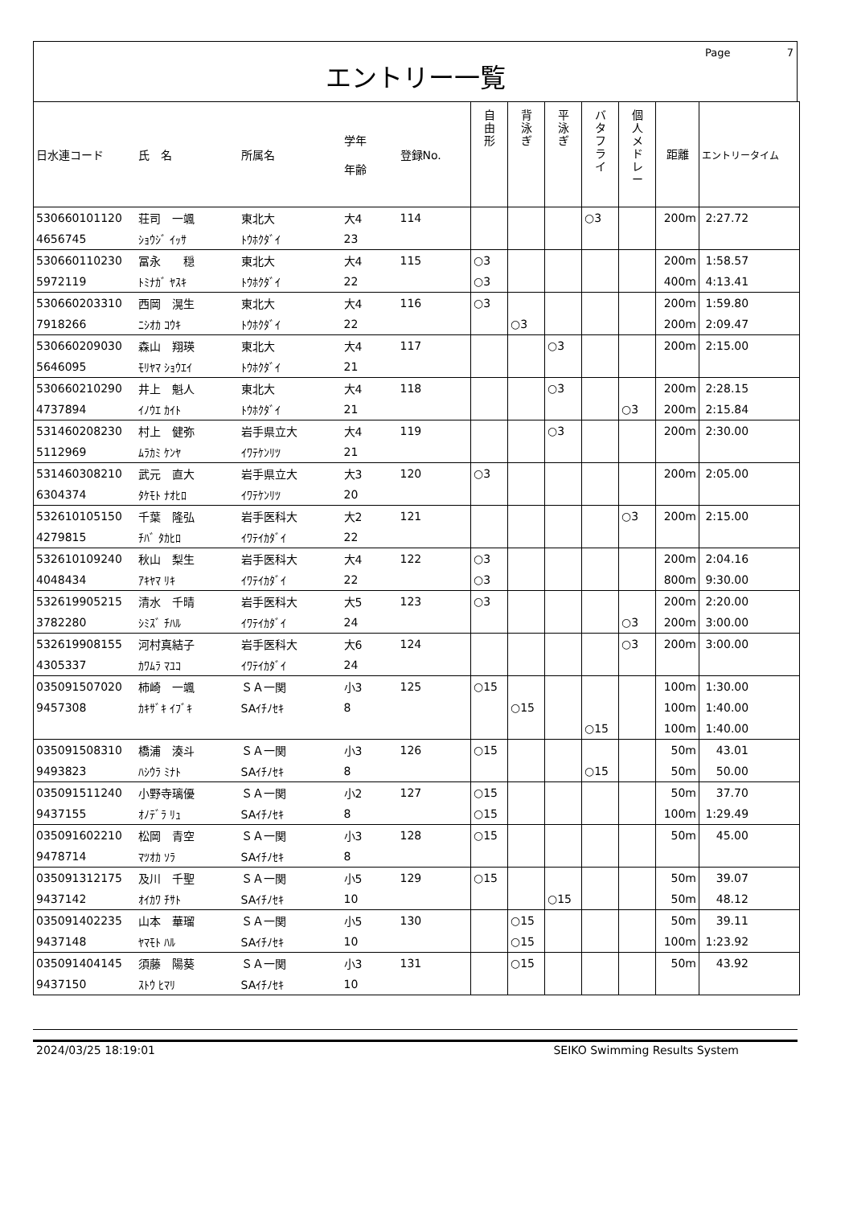Page 7
エントリー一覧
| 日水連コード | 氏 名 | 所属名 | 学年 年齢 | 登録No. | 自 由 形 | 背 泳 ぎ | 平 泳 ぎ | バ タ フ ラ イ | 個 人 メ ド レ ー | 距離 | エントリータイム |
| --- | --- | --- | --- | --- | --- | --- | --- | --- | --- | --- | --- |
| 530660101120 | 荘司 一颯 | 東北大 | 大4 | 114 | | | | ○3 | | 200m | 2:27.72 |
| 4656745 | ｼｮｳｼﾞ ｲｯｻ | ﾄｳﾎｸﾀﾞｲ | 23 | | | | | | | | |
| 530660110230 | 冨永 穏 | 東北大 | 大4 | 115 | ○3 | | | | | 200m | 1:58.57 |
| 5972119 | ﾄﾐﾅｶﾞ ﾔｽｷ | ﾄｳﾎｸﾀﾞｲ | 22 | | ○3 | | | | | 400m | 4:13.41 |
| 530660203310 | 西岡 滉生 | 東北大 | 大4 | 116 | ○3 | | | | | 200m | 1:59.80 |
| 7918266 | ﾆｼｵｶ ｺｳｷ | ﾄｳﾎｸﾀﾞｲ | 22 | | | ○3 | | | | 200m | 2:09.47 |
| 530660209030 | 森山 翔瑛 | 東北大 | 大4 | 117 | | | ○3 | | | 200m | 2:15.00 |
| 5646095 | ﾓﾘﾔﾏ ｼｮｳｴｲ | ﾄｳﾎｸﾀﾞｲ | 21 | | | | | | | | |
| 530660210290 | 井上 魁人 | 東北大 | 大4 | 118 | | | ○3 | | | 200m | 2:28.15 |
| 4737894 | ｲﾉｳｴ ｶｲﾄ | ﾄｳﾎｸﾀﾞｲ | 21 | | | | | | ○3 | 200m | 2:15.84 |
| 531460208230 | 村上 健弥 | 岩手県立大 | 大4 | 119 | | | ○3 | | | 200m | 2:30.00 |
| 5112969 | ﾑﾗｶﾐ ｹﾝﾔ | ｲﾜﾃｹﾝﾘﾂ | 21 | | | | | | | | |
| 531460308210 | 武元 直大 | 岩手県立大 | 大3 | 120 | ○3 | | | | | 200m | 2:05.00 |
| 6304374 | ﾀｹﾓﾄ ﾅｵﾋﾛ | ｲﾜﾃｹﾝﾘﾂ | 20 | | | | | | | | |
| 532610105150 | 千葉 隆弘 | 岩手医科大 | 大2 | 121 | | | | | ○3 | 200m | 2:15.00 |
| 4279815 | ﾁﾊﾞ ﾀｶﾋﾛ | ｲﾜﾃｲｶﾀﾞｲ | 22 | | | | | | | | |
| 532610109240 | 秋山 梨生 | 岩手医科大 | 大4 | 122 | ○3 | | | | | 200m | 2:04.16 |
| 4048434 | ｱｷﾔﾏ ﾘｷ | ｲﾜﾃｲｶﾀﾞｲ | 22 | | ○3 | | | | | 800m | 9:30.00 |
| 532619905215 | 清水 千晴 | 岩手医科大 | 大5 | 123 | ○3 | | | | | 200m | 2:20.00 |
| 3782280 | ｼﾐｽﾞ ﾁﾊﾙ | ｲﾜﾃｲｶﾀﾞｲ | 24 | | | | | | ○3 | 200m | 3:00.00 |
| 532619908155 | 河村真結子 | 岩手医科大 | 大6 | 124 | | | | | ○3 | 200m | 3:00.00 |
| 4305337 | ｶﾜﾑﾗ ﾏﾕｺ | ｲﾜﾃｲｶﾀﾞｲ | 24 | | | | | | | | |
| 035091507020 | 柿崎 一颯 | ＳＡ一関 | 小3 | 125 | ○15 | | | | | 100m | 1:30.00 |
| 9457308 | ｶｷｻﾞｷ ｲﾌﾞｷ | SAｲﾁﾉｾｷ | 8 | | | ○15 | | | | 100m | 1:40.00 |
| | | | | | | | | ○15 | | 100m | 1:40.00 |
| 035091508310 | 橋浦 湊斗 | ＳＡ一関 | 小3 | 126 | ○15 | | | | | 50m | 43.01 |
| 9493823 | ﾊｼｳﾗ ﾐﾅﾄ | SAｲﾁﾉｾｷ | 8 | | | | | ○15 | | 50m | 50.00 |
| 035091511240 | 小野寺璃優 | ＳＡ一関 | 小2 | 127 | ○15 | | | | | 50m | 37.70 |
| 9437155 | ｵﾉﾃﾞﾗ ﾘｭ | SAｲﾁﾉｾｷ | 8 | | ○15 | | | | | 100m | 1:29.49 |
| 035091602210 | 松岡 青空 | ＳＡ一関 | 小3 | 128 | ○15 | | | | | 50m | 45.00 |
| 9478714 | ﾏﾂｵｶ ｿﾗ | SAｲﾁﾉｾｷ | 8 | | | | | | | | |
| 035091312175 | 及川 千聖 | ＳＡ一関 | 小5 | 129 | ○15 | | | | | 50m | 39.07 |
| 9437142 | ｵｲｶﾜ ﾁｻﾄ | SAｲﾁﾉｾｷ | 10 | | | | ○15 | | | 50m | 48.12 |
| 035091402235 | 山本 華瑠 | ＳＡ一関 | 小5 | 130 | | ○15 | | | | 50m | 39.11 |
| 9437148 | ﾔﾏﾓﾄ ﾊﾙ | SAｲﾁﾉｾｷ | 10 | | | ○15 | | | | 100m | 1:23.92 |
| 035091404145 | 須藤 陽葵 | ＳＡ一関 | 小3 | 131 | | ○15 | | | | 50m | 43.92 |
| 9437150 | ｽﾄｳ ﾋﾏﾘ | SAｲﾁﾉｾｷ | 10 | | | | | | | | |
2024/03/25 18:19:01 SEIKO Swimming Results System